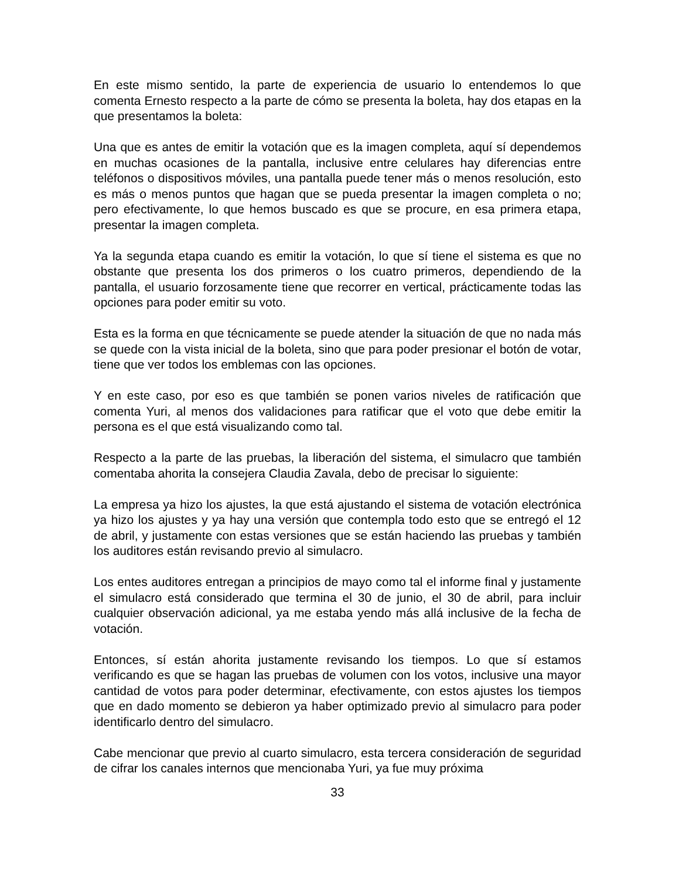En este mismo sentido, la parte de experiencia de usuario lo entendemos lo que comenta Ernesto respecto a la parte de cómo se presenta la boleta, hay dos etapas en la que presentamos la boleta:
Una que es antes de emitir la votación que es la imagen completa, aquí sí dependemos en muchas ocasiones de la pantalla, inclusive entre celulares hay diferencias entre teléfonos o dispositivos móviles, una pantalla puede tener más o menos resolución, esto es más o menos puntos que hagan que se pueda presentar la imagen completa o no; pero efectivamente, lo que hemos buscado es que se procure, en esa primera etapa, presentar la imagen completa.
Ya la segunda etapa cuando es emitir la votación, lo que sí tiene el sistema es que no obstante que presenta los dos primeros o los cuatro primeros, dependiendo de la pantalla, el usuario forzosamente tiene que recorrer en vertical, prácticamente todas las opciones para poder emitir su voto.
Esta es la forma en que técnicamente se puede atender la situación de que no nada más se quede con la vista inicial de la boleta, sino que para poder presionar el botón de votar, tiene que ver todos los emblemas con las opciones.
Y en este caso, por eso es que también se ponen varios niveles de ratificación que comenta Yuri, al menos dos validaciones para ratificar que el voto que debe emitir la persona es el que está visualizando como tal.
Respecto a la parte de las pruebas, la liberación del sistema, el simulacro que también comentaba ahorita la consejera Claudia Zavala, debo de precisar lo siguiente:
La empresa ya hizo los ajustes, la que está ajustando el sistema de votación electrónica ya hizo los ajustes y ya hay una versión que contempla todo esto que se entregó el 12 de abril, y justamente con estas versiones que se están haciendo las pruebas y también los auditores están revisando previo al simulacro.
Los entes auditores entregan a principios de mayo como tal el informe final y justamente el simulacro está considerado que termina el 30 de junio, el 30 de abril, para incluir cualquier observación adicional, ya me estaba yendo más allá inclusive de la fecha de votación.
Entonces, sí están ahorita justamente revisando los tiempos. Lo que sí estamos verificando es que se hagan las pruebas de volumen con los votos, inclusive una mayor cantidad de votos para poder determinar, efectivamente, con estos ajustes los tiempos que en dado momento se debieron ya haber optimizado previo al simulacro para poder identificarlo dentro del simulacro.
Cabe mencionar que previo al cuarto simulacro, esta tercera consideración de seguridad de cifrar los canales internos que mencionaba Yuri, ya fue muy próxima
33